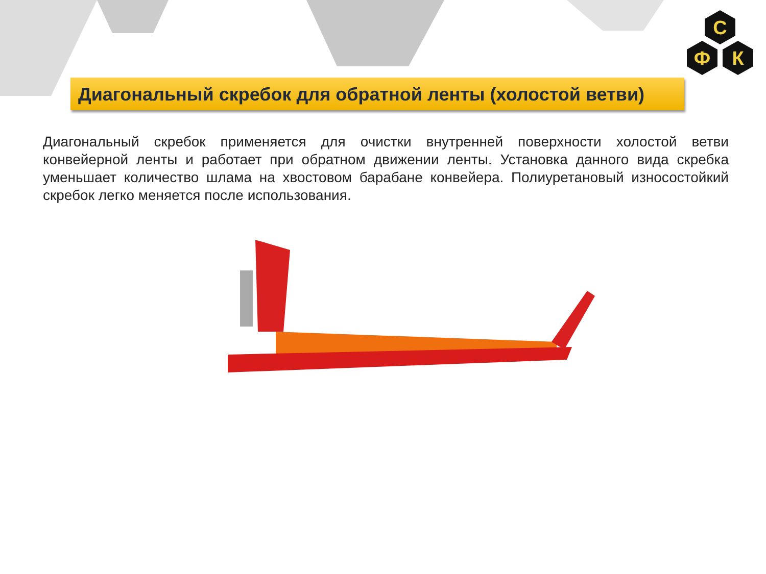С
Ф
К
Диагональный скребок для обратной ленты (холостой ветви)
Диагональный скребок применяется для очистки внутренней поверхности холостой ветви конвейерной ленты и работает при обратном движении ленты. Установка данного вида скребка уменьшает количество шлама на хвостовом барабане конвейера. Полиуретановый износостойкий скребок легко меняется после использования.